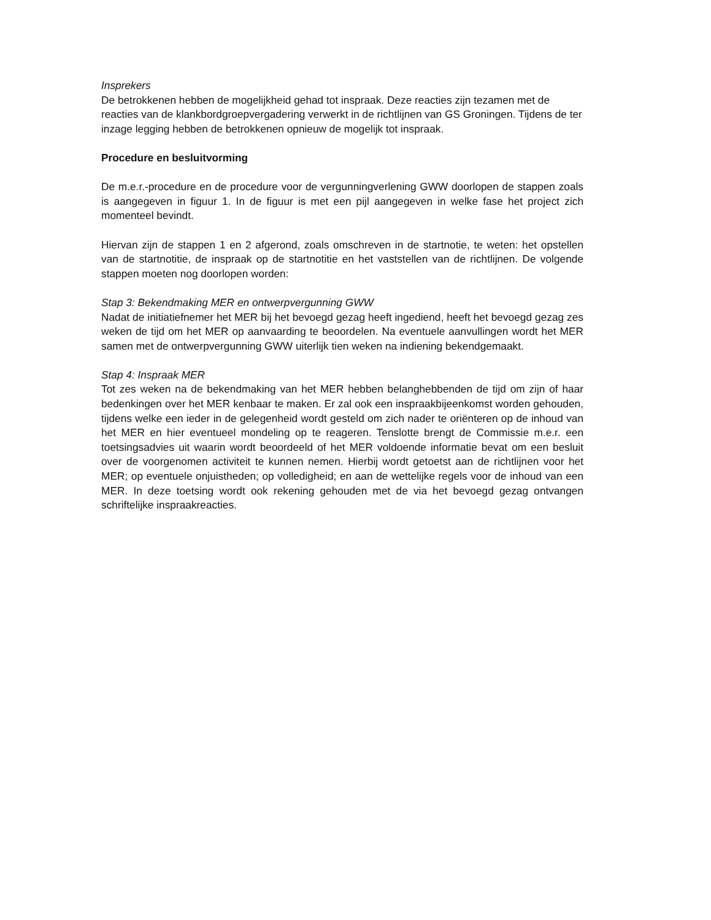Insprekers
De betrokkenen hebben de mogelijkheid gehad tot inspraak. Deze reacties zijn tezamen met de reacties van de klankbordgroepvergadering verwerkt in de richtlijnen van GS Groningen. Tijdens de ter inzage legging hebben de betrokkenen opnieuw de mogelijk tot inspraak.
Procedure en besluitvorming
De m.e.r.-procedure en de procedure voor de vergunningverlening GWW doorlopen de stappen zoals is aangegeven in figuur 1. In de figuur is met een pijl aangegeven in welke fase het project zich momenteel bevindt.
Hiervan zijn de stappen 1 en 2 afgerond, zoals omschreven in de startnotie, te weten: het opstellen van de startnotitie, de inspraak op de startnotitie en het vaststellen van de richtlijnen. De volgende stappen moeten nog doorlopen worden:
Stap 3: Bekendmaking MER en ontwerpvergunning GWW
Nadat de initiatiefnemer het MER bij het bevoegd gezag heeft ingediend, heeft het bevoegd gezag zes weken de tijd om het MER op aanvaarding te beoordelen. Na eventuele aanvullingen wordt het MER samen met de ontwerpvergunning GWW uiterlijk tien weken na indiening bekendgemaakt.
Stap 4: Inspraak MER
Tot zes weken na de bekendmaking van het MER hebben belanghebbenden de tijd om zijn of haar bedenkingen over het MER kenbaar te maken. Er zal ook een inspraakbijeenkomst worden gehouden, tijdens welke een ieder in de gelegenheid wordt gesteld om zich nader te oriënteren op de inhoud van het MER en hier eventueel mondeling op te reageren. Tenslotte brengt de Commissie m.e.r. een toetsingsadvies uit waarin wordt beoordeeld of het MER voldoende informatie bevat om een besluit over de voorgenomen activiteit te kunnen nemen. Hierbij wordt getoetst aan de richtlijnen voor het MER; op eventuele onjuistheden; op volledigheid; en aan de wettelijke regels voor de inhoud van een MER. In deze toetsing wordt ook rekening gehouden met de via het bevoegd gezag ontvangen schriftelijke inspraakreacties.